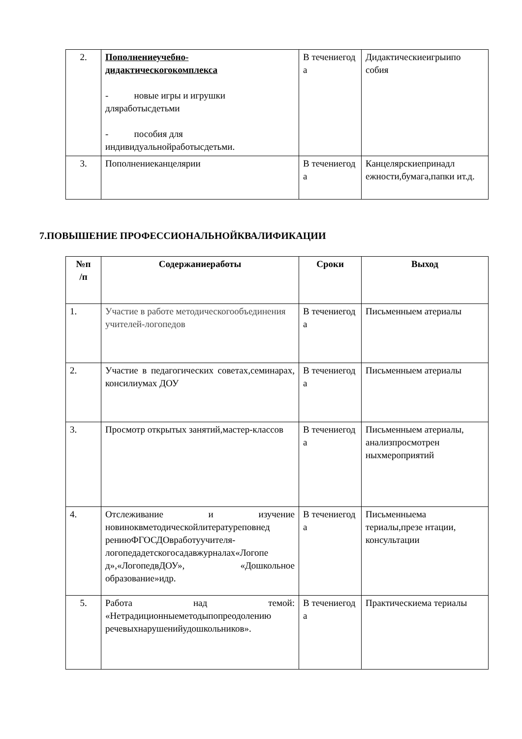| 2. | Пополнениеучебно- дидактическогокомплекса - новые игры и игрушки дляработысдетьми - пособия для индивидуальнойработысдетьми. | В течениегод а | Дидактическиеигрыипо собия |
| 3. | Пополнениеканцелярии | В течениегод а | Канцелярскиепринадл ежности,бумага,папки ит.д. |
7.ПОВЫШЕНИЕ ПРОФЕССИОНАЛЬНОЙКВАЛИФИКАЦИИ
| №п /п | Содержаниеработы | Сроки | Выход |
| --- | --- | --- | --- |
| 1. | Участие в работе методическогообъединения учителей-логопедов | В течениегод а | Письменныем атериалы |
| 2. | Участие в педагогических советах,семинарах, консилиумах ДОУ | В течениегод а | Письменныем атериалы |
| 3. | Просмотр открытых занятий,мастер-классов | В течениегод а | Письменныем атериалы, анализпросмотрен ныхмероприятий |
| 4. | Отслеживание и изучение новиноквметодическойлитературеповнед рениюФГОСДОвработуучителя-логопедадетскогосадавжурналах«Логопе д»,«ЛогопедвДОУ», «Дошкольное образование»идр. | В течениегод а | Письменныема териалы,презе нтации, консультации |
| 5. | Работа над темой: «Нетрадиционныеметодыпопреодолению речевыхнарушенийудошкольников». | В течениегод а | Практическиема териалы |